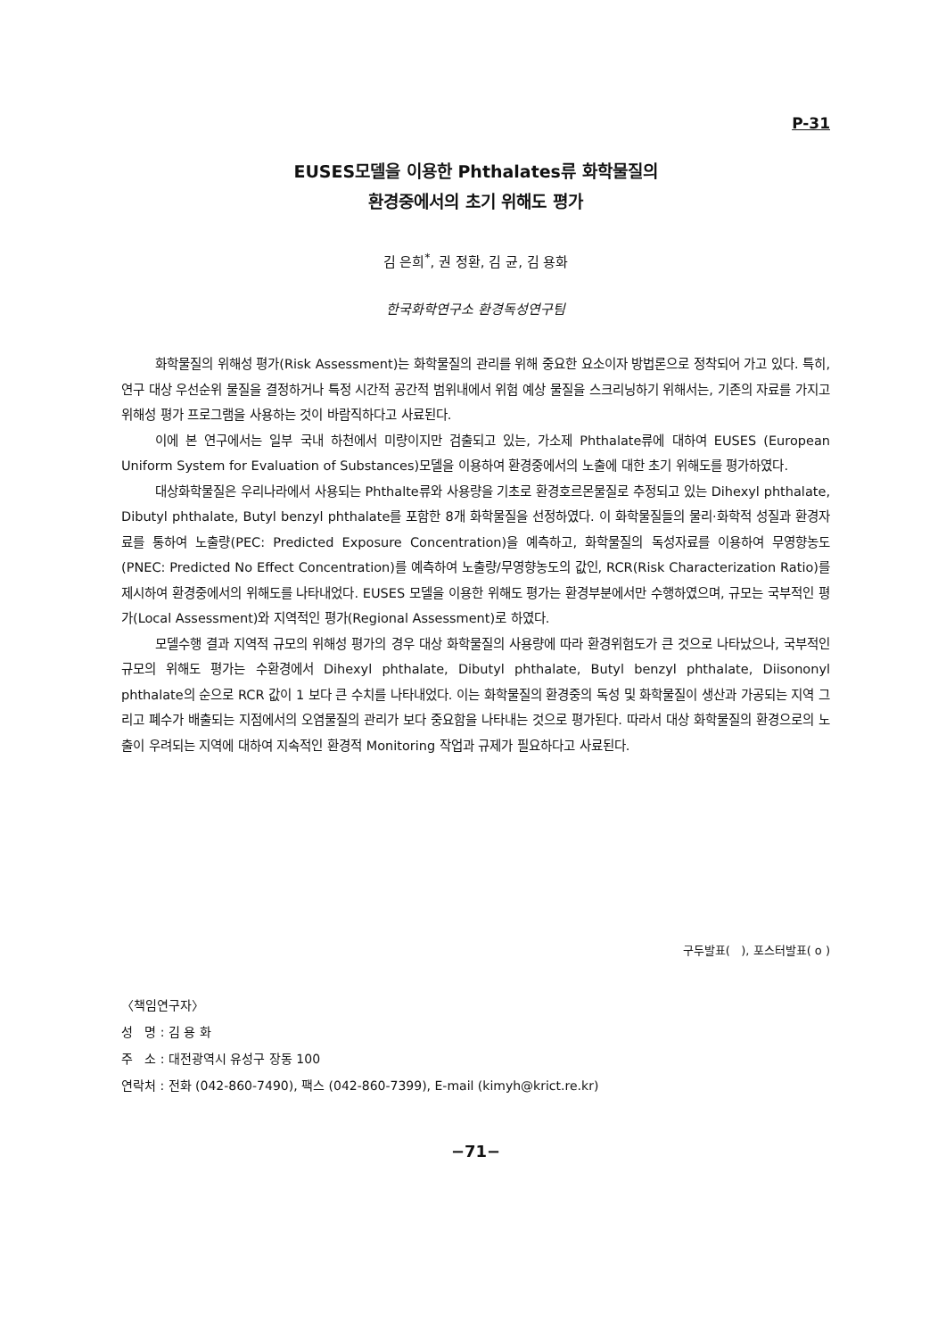P-31
EUSES모델을 이용한 Phthalates류 화학물질의
환경중에서의 초기 위해도 평가
김 은희<sup>*</sup>, 권 정환, 김 균, 김 용화
한국화학연구소 환경독성연구팀
화학물질의 위해성 평가(Risk Assessment)는 화학물질의 관리를 위해 중요한 요소이자 방법론으로 정착되어 가고 있다. 특히, 연구 대상 우선순위 물질을 결정하거나 특정 시간적 공간적 범위내에서 위험 예상 물질을 스크리닝하기 위해서는, 기존의 자료를 가지고 위해성 평가 프로그램을 사용하는 것이 바람직하다고 사료된다.
이에 본 연구에서는 일부 국내 하천에서 미량이지만 검출되고 있는, 가소제 Phthalate류에 대하여 EUSES (European Uniform System for Evaluation of Substances)모델을 이용하여 환경중에서의 노출에 대한 초기 위해도를 평가하였다.
대상화학물질은 우리나라에서 사용되는 Phthalte류와 사용량을 기초로 환경호르몬물질로 추정되고 있는 Dihexyl phthalate, Dibutyl phthalate, Butyl benzyl phthalate를 포함한 8개 화학물질을 선정하였다. 이 화학물질들의 물리·화학적 성질과 환경자료를 통하여 노출량(PEC: Predicted Exposure Concentration)을 예측하고, 화학물질의 독성자료를 이용하여 무영향농도(PNEC: Predicted No Effect Concentration)를 예측하여 노출량/무영향농도의 값인, RCR(Risk Characterization Ratio)를 제시하여 환경중에서의 위해도를 나타내었다. EUSES 모델을 이용한 위해도 평가는 환경부분에서만 수행하였으며, 규모는 국부적인 평가(Local Assessment)와 지역적인 평가(Regional Assessment)로 하였다.
모델수행 결과 지역적 규모의 위해성 평가의 경우 대상 화학물질의 사용량에 따라 환경위험도가 큰 것으로 나타났으나, 국부적인 규모의 위해도 평가는 수환경에서 Dihexyl phthalate, Dibutyl phthalate, Butyl benzyl phthalate, Diisononyl phthalate의 순으로 RCR 값이 1 보다 큰 수치를 나타내었다. 이는 화학물질의 환경중의 독성 및 화학물질이 생산과 가공되는 지역 그리고 폐수가 배출되는 지점에서의 오염물질의 관리가 보다 중요함을 나타내는 것으로 평가된다. 따라서 대상 화학물질의 환경으로의 노출이 우려되는 지역에 대하여 지속적인 환경적 Monitoring 작업과 규제가 필요하다고 사료된다.
구두발표( ), 포스터발표( o )
〈책임연구자〉
성 명 : 김 용 화
주 소 : 대전광역시 유성구 장동 100
연락처 : 전화 (042-860-7490), 팩스 (042-860-7399), E-mail (kimyh@krict.re.kr)
−71−